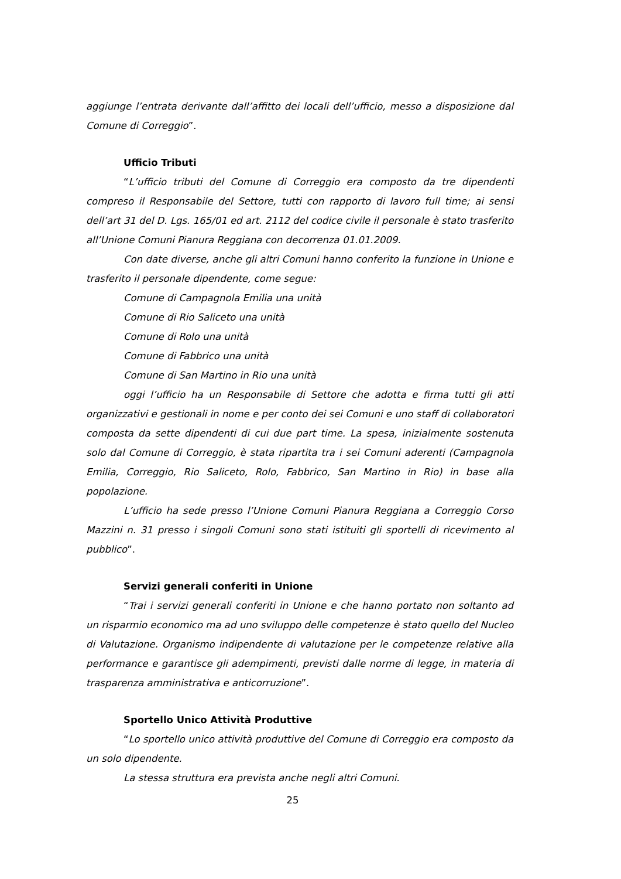aggiunge l’entrata derivante dall’affitto dei locali dell’ufficio, messo a disposizione dal Comune di Correggio”.
Ufficio Tributi
“L’ufficio tributi del Comune di Correggio era composto da tre dipendenti compreso il Responsabile del Settore, tutti con rapporto di lavoro full time; ai sensi dell’art 31 del D. Lgs. 165/01 ed art. 2112 del codice civile il personale è stato trasferito all’Unione Comuni Pianura Reggiana con decorrenza 01.01.2009.
Con date diverse, anche gli altri Comuni hanno conferito la funzione in Unione e trasferito il personale dipendente, come segue:
Comune di Campagnola Emilia una unità
Comune di Rio Saliceto una unità
Comune di Rolo una unità
Comune di Fabbrico una unità
Comune di San Martino in Rio una unità
oggi l’ufficio ha un Responsabile di Settore che adotta e firma tutti gli atti organizzativi e gestionali in nome e per conto dei sei Comuni e uno staff di collaboratori composta da sette dipendenti di cui due part time. La spesa, inizialmente sostenuta solo dal Comune di Correggio, è stata ripartita tra i sei Comuni aderenti (Campagnola Emilia, Correggio, Rio Saliceto, Rolo, Fabbrico, San Martino in Rio) in base alla popolazione.
L’ufficio ha sede presso l’Unione Comuni Pianura Reggiana a Correggio Corso Mazzini n. 31 presso i singoli Comuni sono stati istituiti gli sportelli di ricevimento al pubblico”.
Servizi generali conferiti in Unione
“Trai i servizi generali conferiti in Unione e che hanno portato non soltanto ad un risparmio economico ma ad uno sviluppo delle competenze è stato quello del Nucleo di Valutazione. Organismo indipendente di valutazione per le competenze relative alla performance e garantisce gli adempimenti, previsti dalle norme di legge, in materia di trasparenza amministrativa e anticorruzione”.
Sportello Unico Attività Produttive
“Lo sportello unico attività produttive del Comune di Correggio era composto da un solo dipendente.
La stessa struttura era prevista anche negli altri Comuni.
25